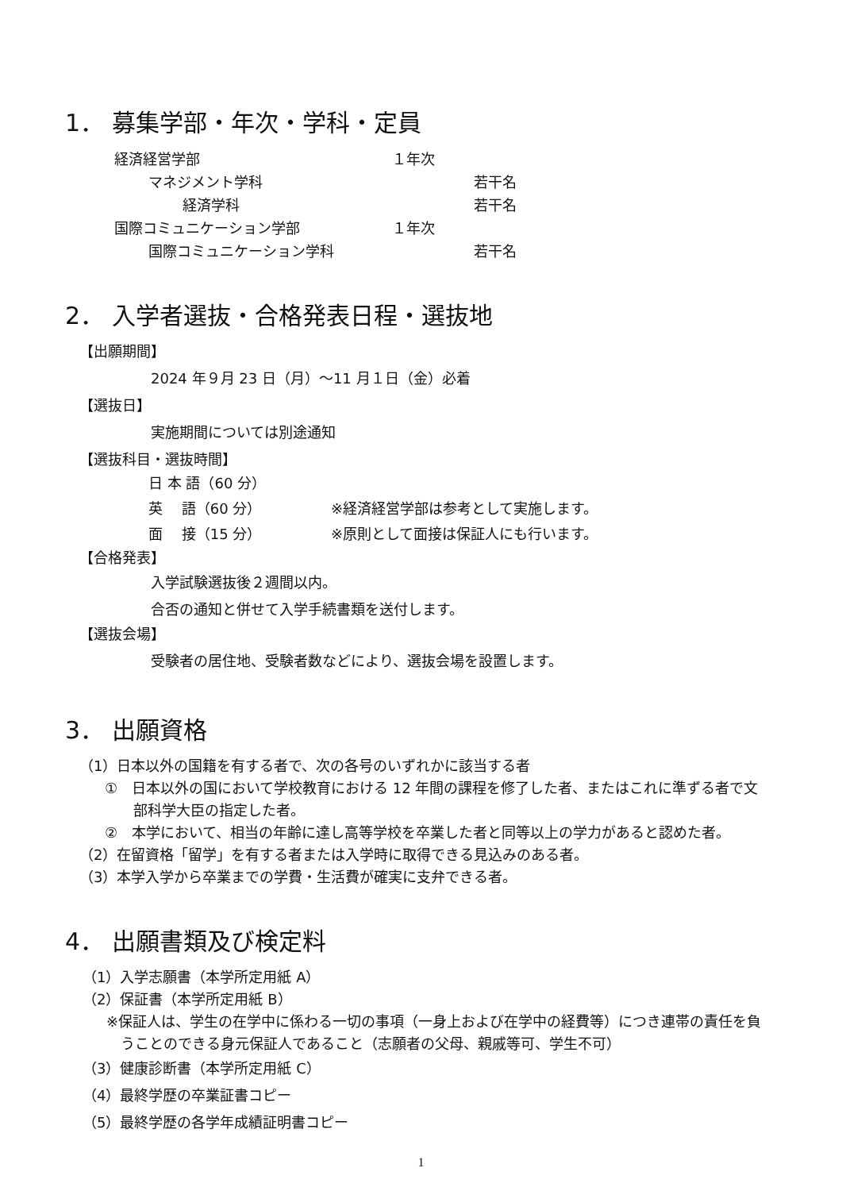1． 募集学部・年次・学科・定員
経済経営学部 １年次
マネジメント学科 若干名
経済学科 若干名
国際コミュニケーション学部 １年次
国際コミュニケーション学科 若干名
2． 入学者選抜・合格発表日程・選抜地
【出願期間】
2024 年９月 23 日（月）～11 月１日（金）必着
【選抜日】
実施期間については別途通知
【選抜科目・選抜時間】
日 本 語（60 分）
英　 語（60 分） ※経済経営学部は参考として実施します。
面　 接（15 分） ※原則として面接は保証人にも行います。
【合格発表】
入学試験選抜後２週間以内。
合否の通知と併せて入学手続書類を送付します。
【選抜会場】
受験者の居住地、受験者数などにより、選抜会場を設置します。
3． 出願資格
（1）日本以外の国籍を有する者で、次の各号のいずれかに該当する者
①　日本以外の国において学校教育における 12 年間の課程を修了した者、またはこれに準ずる者で文
部科学大臣の指定した者。
②　本学において、相当の年齢に達し高等学校を卒業した者と同等以上の学力があると認めた者。
（2）在留資格「留学」を有する者または入学時に取得できる見込みのある者。
（3）本学入学から卒業までの学費・生活費が確実に支弁できる者。
4． 出願書類及び検定料
（1）入学志願書（本学所定用紙 A）
（2）保証書（本学所定用紙 B）
※保証人は、学生の在学中に係わる一切の事項（一身上および在学中の経費等）につき連帯の責任を負
うことのできる身元保証人であること（志願者の父母、親戚等可、学生不可）
（3）健康診断書（本学所定用紙 C）
（4）最終学歴の卒業証書コピー
（5）最終学歴の各学年成績証明書コピー
1